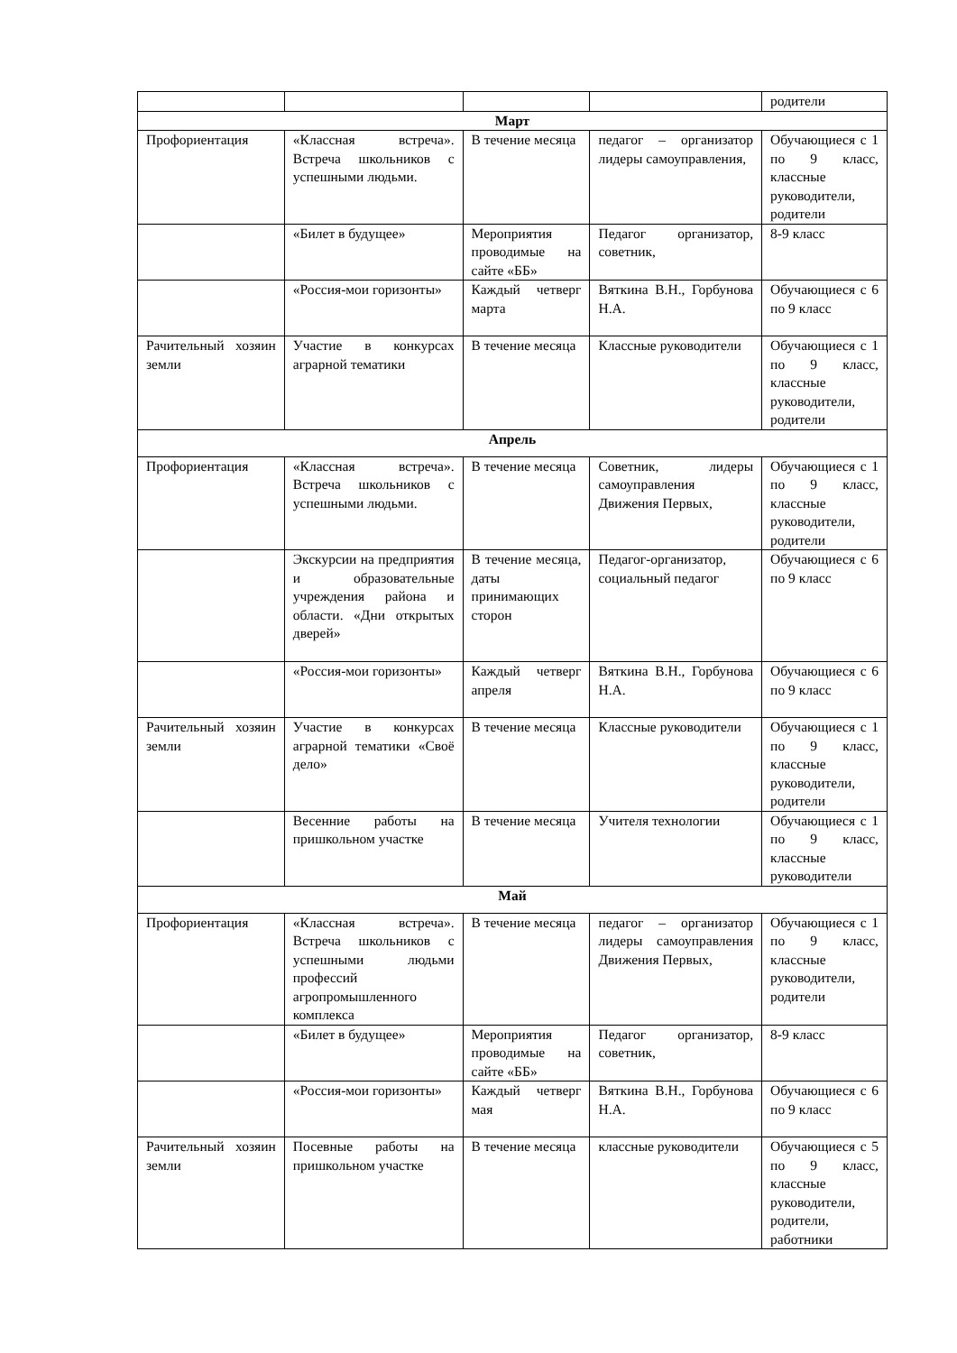| | | | | родители |
| Март | | | | |
| Профориентация | «Классная встреча». Встреча школьников с успешными людьми. | В течение месяца | педагог – организатор лидеры самоуправления, | Обучающиеся с 1 по 9 класс, классные руководители, родители |
| | «Билет в будущее» | Мероприятия проводимые на сайте «ББ» | Педагог организатор, советник, | 8-9 класс |
| | «Россия-мои горизонты» | Каждый четверг марта | Вяткина В.Н., Горбунова Н.А. | Обучающиеся с 6 по 9 класс |
| Рачительный хозяин земли | Участие в конкурсах аграрной тематики | В течение месяца | Классные руководители | Обучающиеся с 1 по 9 класс, классные руководители, родители |
| Апрель | | | | |
| Профориентация | «Классная встреча». Встреча школьников с успешными людьми. | В течение месяца | Советник, лидеры самоуправления Движения Первых, | Обучающиеся с 1 по 9 класс, классные руководители, родители |
| | Экскурсии на предприятия и образовательные учреждения района и области. «Дни открытых дверей» | В течение месяца, даты принимающих сторон | Педагог-организатор, социальный педагог | Обучающиеся с 6 по 9 класс |
| | «Россия-мои горизонты» | Каждый четверг апреля | Вяткина В.Н., Горбунова Н.А. | Обучающиеся с 6 по 9 класс |
| Рачительный хозяин земли | Участие в конкурсах аграрной тематики «Своё дело» | В течение месяца | Классные руководители | Обучающиеся с 1 по 9 класс, классные руководители, родители |
| | Весенние работы на пришкольном участке | В течение месяца | Учителя технологии | Обучающиеся с 1 по 9 класс, классные руководители |
| Май | | | | |
| Профориентация | «Классная встреча». Встреча школьников с успешными людьми профессий агропромышленного комплекса | В течение месяца | педагог – организатор лидеры самоуправления Движения Первых, | Обучающиеся с 1 по 9 класс, классные руководители, родители |
| | «Билет в будущее» | Мероприятия проводимые на сайте «ББ» | Педагог организатор, советник, | 8-9 класс |
| | «Россия-мои горизонты» | Каждый четверг мая | Вяткина В.Н., Горбунова Н.А. | Обучающиеся с 6 по 9 класс |
| Рачительный хозяин земли | Посевные работы на пришкольном участке | В течение месяца | классные руководители | Обучающиеся с 5 по 9 класс, классные руководители, родители, работники |